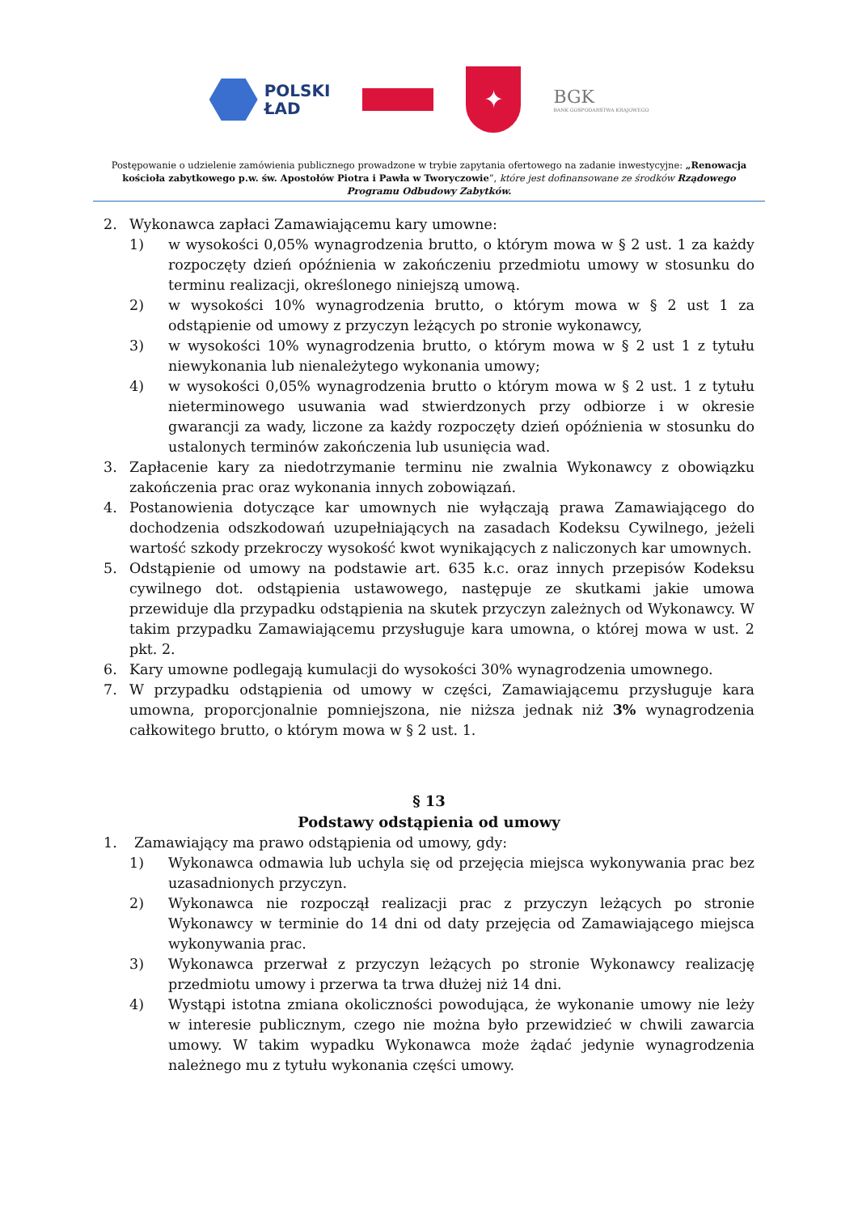POLSKI
ŁAD
✦
BGK
BANK GOSPODARSTWA KRAJOWEGO
Postępowanie o udzielenie zamówienia publicznego prowadzone w trybie zapytania ofertowego na zadanie inwestycyjne: „Renowacja kościoła zabytkowego p.w. św. Apostołów Piotra i Pawła w Tworyczowie”, które jest dofinansowane ze środków Rządowego Programu Odbudowy Zabytków.
2. Wykonawca zapłaci Zamawiającemu kary umowne:
1) w wysokości 0,05% wynagrodzenia brutto, o którym mowa w § 2 ust. 1 za każdy rozpoczęty dzień opóźnienia w zakończeniu przedmiotu umowy w stosunku do terminu realizacji, określonego niniejszą umową.
2) w wysokości 10% wynagrodzenia brutto, o którym mowa w § 2 ust 1 za odstąpienie od umowy z przyczyn leżących po stronie wykonawcy,
3) w wysokości 10% wynagrodzenia brutto, o którym mowa w § 2 ust 1 z tytułu niewykonania lub nienależytego wykonania umowy;
4) w wysokości 0,05% wynagrodzenia brutto o którym mowa w § 2 ust. 1 z tytułu nieterminowego usuwania wad stwierdzonych przy odbiorze i w okresie gwarancji za wady, liczone za każdy rozpoczęty dzień opóźnienia w stosunku do ustalonych terminów zakończenia lub usunięcia wad.
3. Zapłacenie kary za niedotrzymanie terminu nie zwalnia Wykonawcy z obowiązku zakończenia prac oraz wykonania innych zobowiązań.
4. Postanowienia dotyczące kar umownych nie wyłączają prawa Zamawiającego do dochodzenia odszkodowań uzupełniających na zasadach Kodeksu Cywilnego, jeżeli wartość szkody przekroczy wysokość kwot wynikających z naliczonych kar umownych.
5. Odstąpienie od umowy na podstawie art. 635 k.c. oraz innych przepisów Kodeksu cywilnego dot. odstąpienia ustawowego, następuje ze skutkami jakie umowa przewiduje dla przypadku odstąpienia na skutek przyczyn zależnych od Wykonawcy. W takim przypadku Zamawiającemu przysługuje kara umowna, o której mowa w ust. 2 pkt. 2.
6. Kary umowne podlegają kumulacji do wysokości 30% wynagrodzenia umownego.
7. W przypadku odstąpienia od umowy w części, Zamawiającemu przysługuje kara umowna, proporcjonalnie pomniejszona, nie niższa jednak niż 3% wynagrodzenia całkowitego brutto, o którym mowa w § 2 ust. 1.
§ 13
Podstawy odstąpienia od umowy
1. Zamawiający ma prawo odstąpienia od umowy, gdy:
1) Wykonawca odmawia lub uchyla się od przejęcia miejsca wykonywania prac bez uzasadnionych przyczyn.
2) Wykonawca nie rozpoczął realizacji prac z przyczyn leżących po stronie Wykonawcy w terminie do 14 dni od daty przejęcia od Zamawiającego miejsca wykonywania prac.
3) Wykonawca przerwał z przyczyn leżących po stronie Wykonawcy realizację przedmiotu umowy i przerwa ta trwa dłużej niż 14 dni.
4) Wystąpi istotna zmiana okoliczności powodująca, że wykonanie umowy nie leży w interesie publicznym, czego nie można było przewidzieć w chwili zawarcia umowy. W takim wypadku Wykonawca może żądać jedynie wynagrodzenia należnego mu z tytułu wykonania części umowy.